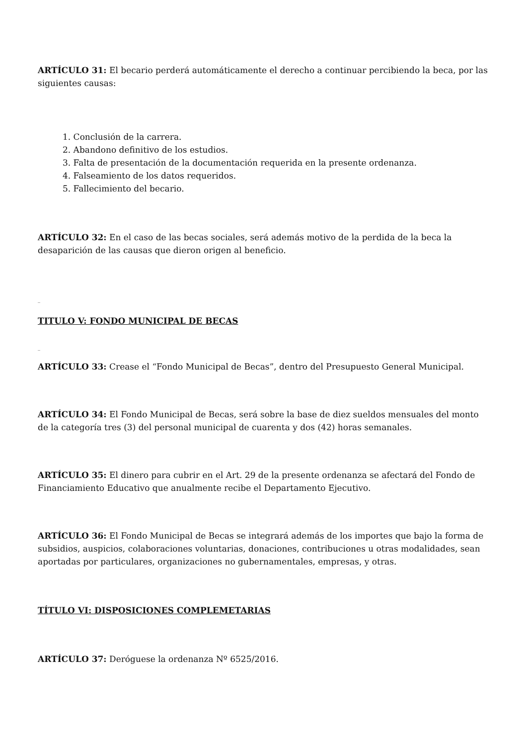ARTÍCULO 31: El becario perderá automáticamente el derecho a continuar percibiendo la beca, por las siguientes causas:
1. Conclusión de la carrera.
2. Abandono definitivo de los estudios.
3. Falta de presentación de la documentación requerida en la presente ordenanza.
4. Falseamiento de los datos requeridos.
5. Fallecimiento del becario.
ARTÍCULO 32: En el caso de las becas sociales, será además motivo de la perdida de la beca la desaparición de las causas que dieron origen al beneficio.
_
TITULO V: FONDO MUNICIPAL DE BECAS
_
ARTÍCULO 33: Crease el “Fondo Municipal de Becas”, dentro del Presupuesto General Municipal.
ARTÍCULO 34: El Fondo Municipal de Becas, será sobre la base de diez sueldos mensuales del monto de la categoría tres (3) del personal municipal de cuarenta y dos (42) horas semanales.
ARTÍCULO 35: El dinero para cubrir en el Art. 29 de la presente ordenanza se afectará del Fondo de Financiamiento Educativo que anualmente recibe el Departamento Ejecutivo.
ARTÍCULO 36: El Fondo Municipal de Becas se integrará además de los importes que bajo la forma de subsidios, auspicios, colaboraciones voluntarias, donaciones, contribuciones u otras modalidades, sean aportadas por particulares, organizaciones no gubernamentales, empresas, y otras.
TÍTULO VI: DISPOSICIONES COMPLEMETARIAS
ARTÍCULO 37: Deróguese la ordenanza Nº 6525/2016.